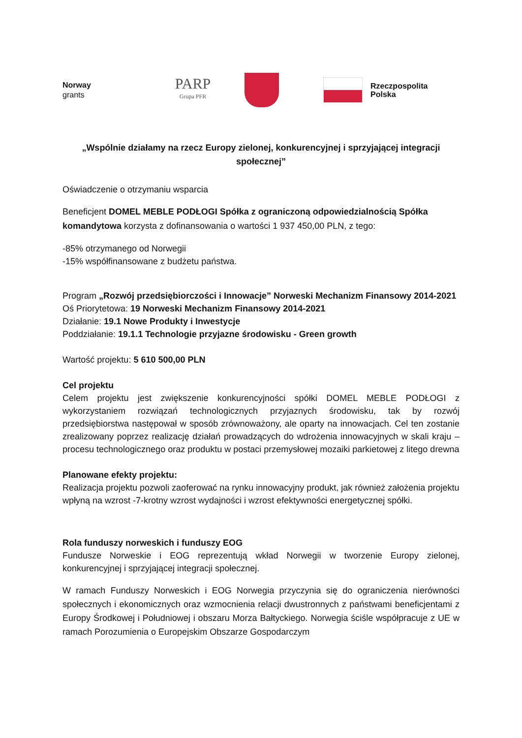Norway
grants
PARP
Grupa PFR
Rzeczpospolita
Polska
„Wspólnie działamy na rzecz Europy zielonej, konkurencyjnej i sprzyjającej integracji społecznej”
Oświadczenie o otrzymaniu wsparcia
Beneficjent DOMEL MEBLE PODŁOGI Spółka z ograniczoną odpowiedzialnością Spółka komandytowa korzysta z dofinansowania o wartości 1 937 450,00 PLN, z tego:
-85% otrzymanego od Norwegii
-15% współfinansowane z budżetu państwa.
Program „Rozwój przedsiębiorczości i Innowacje” Norweski Mechanizm Finansowy 2014-2021
Oś Priorytetowa: 19 Norweski Mechanizm Finansowy 2014-2021
Działanie: 19.1 Nowe Produkty i Inwestycje
Poddziałanie: 19.1.1 Technologie przyjazne środowisku - Green growth
Wartość projektu: 5 610 500,00 PLN
Cel projektu
Celem projektu jest zwiększenie konkurencyjności spółki DOMEL MEBLE PODŁOGI z wykorzystaniem rozwiązań technologicznych przyjaznych środowisku, tak by rozwój przedsiębiorstwa następował w sposób zrównoważony, ale oparty na innowacjach. Cel ten zostanie zrealizowany poprzez realizację działań prowadzących do wdrożenia innowacyjnych w skali kraju – procesu technologicznego oraz produktu w postaci przemysłowej mozaiki parkietowej z litego drewna
Planowane efekty projektu:
Realizacja projektu pozwoli zaoferować na rynku innowacyjny produkt, jak również założenia projektu wpłyną na wzrost -7-krotny wzrost wydajności i wzrost efektywności energetycznej spółki.
Rola funduszy norweskich i funduszy EOG
Fundusze Norweskie i EOG reprezentują wkład Norwegii w tworzenie Europy zielonej, konkurencyjnej i sprzyjającej integracji społecznej.
W ramach Funduszy Norweskich i EOG Norwegia przyczynia się do ograniczenia nierówności społecznych i ekonomicznych oraz wzmocnienia relacji dwustronnych z państwami beneficjentami z Europy Środkowej i Południowej i obszaru Morza Bałtyckiego. Norwegia ściśle współpracuje z UE w ramach Porozumienia o Europejskim Obszarze Gospodarczym